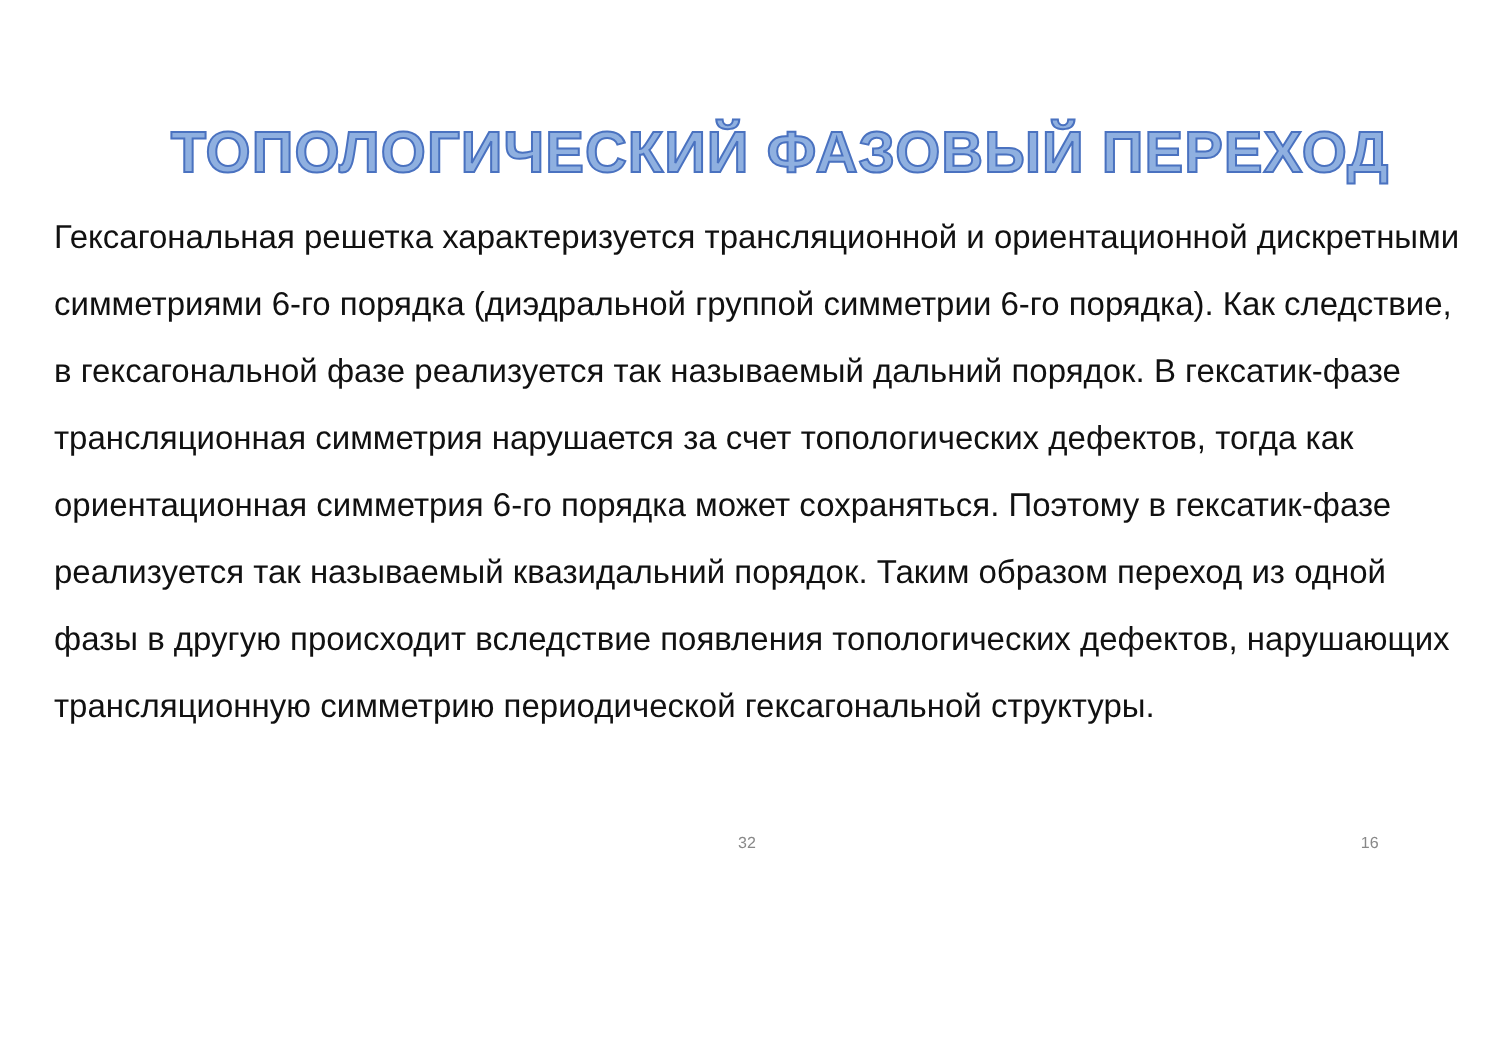ТОПОЛОГИЧЕСКИЙ ФАЗОВЫЙ ПЕРЕХОД
Гексагональная решетка характеризуется трансляционной и ориентационной дискретными симметриями 6-го порядка (диэдральной группой симметрии 6-го порядка). Как следствие, в гексагональной фазе реализуется так называемый дальний порядок. В гексатик-фазе трансляционная симметрия нарушается за счет топологических дефектов, тогда как ориентационная симметрия 6-го порядка может сохраняться. Поэтому в гексатик-фазе реализуется так называемый квазидальний порядок. Таким образом переход из одной фазы в другую происходит вследствие появления топологических дефектов, нарушающих трансляционную симметрию периодической гексагональной структуры.
32 16